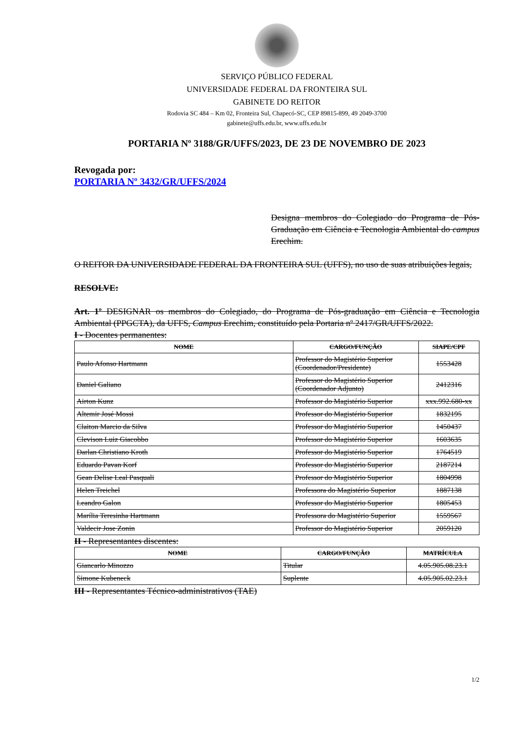SERVIÇO PÚBLICO FEDERAL
UNIVERSIDADE FEDERAL DA FRONTEIRA SUL
GABINETE DO REITOR
Rodovia SC 484 – Km 02, Fronteira Sul, Chapecó-SC, CEP 89815-899, 49 2049-3700
gabinete@uffs.edu.br, www.uffs.edu.br
PORTARIA Nº 3188/GR/UFFS/2023, DE 23 DE NOVEMBRO DE 2023
Revogada por:
PORTARIA Nº 3432/GR/UFFS/2024
Designa membros do Colegiado do Programa de Pós-Graduação em Ciência e Tecnologia Ambiental do campus Erechim.
O REITOR DA UNIVERSIDADE FEDERAL DA FRONTEIRA SUL (UFFS), no uso de suas atribuições legais,
RESOLVE:
Art. 1º DESIGNAR os membros do Colegiado, do Programa de Pós-graduação em Ciência e Tecnologia Ambiental (PPGCTA), da UFFS, Campus Erechim, constituído pela Portaria nº 2417/GR/UFFS/2022.
I - Docentes permanentes:
| NOME | CARGO/FUNÇÃO | SIAPE/CPF |
| --- | --- | --- |
| Paulo Afonso Hartmann | Professor do Magistério Superior (Coordenador/Presidente) | 1553428 |
| Daniel Galiano | Professor do Magistério Superior (Coordenador Adjunto) | 2412316 |
| Airton Kunz | Professor do Magistério Superior | xxx.992.680-xx |
| Altemir José Mossi | Professor do Magistério Superior | 1832195 |
| Claiton Marcio da Silva | Professor do Magistério Superior | 1450437 |
| Clevison Luiz Giacobbo | Professor do Magistério Superior | 1603635 |
| Darlan Christiano Kroth | Professor do Magistério Superior | 1764519 |
| Eduardo Pavan Korf | Professor do Magistério Superior | 2187214 |
| Gean Delise Leal Pasquali | Professor do Magistério Superior | 1804998 |
| Helen Treichel | Professora do Magistério Superior | 1887138 |
| Leandro Galon | Professor do Magistério Superior | 1805453 |
| Marília Teresinha Hartmann | Professora do Magistério Superior | 1559567 |
| Valdecir Jose Zonin | Professor do Magistério Superior | 2059120 |
II - Representantes discentes:
| NOME | CARGO/FUNÇÃO | MATRÍCULA |
| --- | --- | --- |
| Giancarlo Minozzo | Titular | 4.05.905.08.23.1 |
| Simone Kubeneck | Suplente | 4.05.905.02.23.1 |
III - Representantes Técnico-administrativos (TAE)
1/2